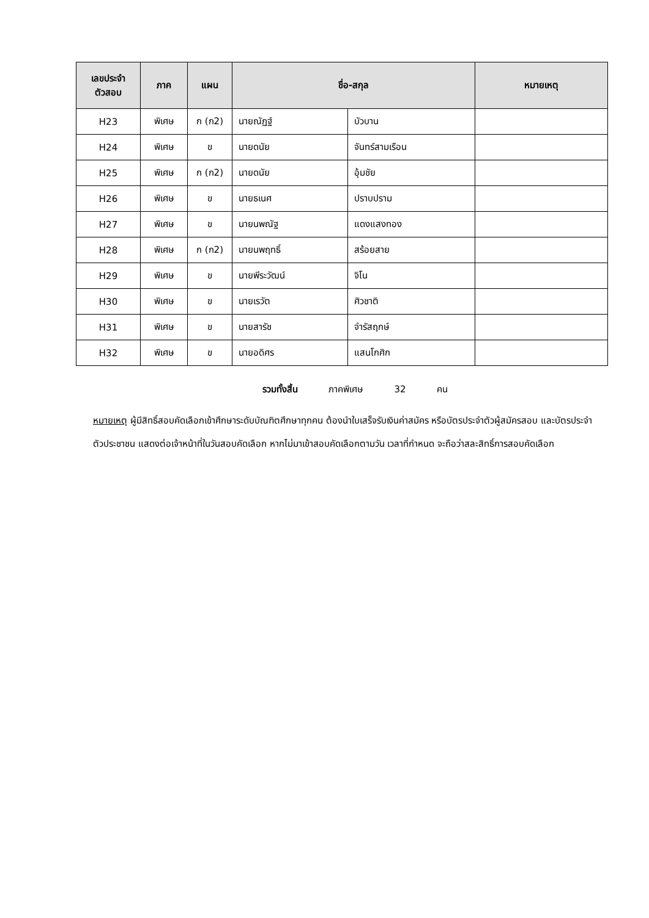| เลขประจำ ตัวสอบ | ภาค | แผน | ชื่อ-สกุล | | หมายเหตุ |
| --- | --- | --- | --- | --- | --- |
| H23 | พิเศษ | ก (ก2) | นายณัฏฐ์ | บัวบาน | |
| H24 | พิเศษ | ข | นายดนัย | จันทร์สามเรือน | |
| H25 | พิเศษ | ก (ก2) | นายดนัย | อุ้มชัย | |
| H26 | พิเศษ | ข | นายธเนศ | ปราบปราม | |
| H27 | พิเศษ | ข | นายนพณัฐ | แดงแสงทอง | |
| H28 | พิเศษ | ก (ก2) | นายนพฤทธิ์ | สร้อยสาย | |
| H29 | พิเศษ | ข | นายพีระวัฒน์ | จิโน | |
| H30 | พิเศษ | ข | นายเรวัต | ศิวชาติ | |
| H31 | พิเศษ | ข | นายสารัช | จำรัสฤกษ์ | |
| H32 | พิเศษ | ข | นายอดิศร | แสนโกศิก | |
รวมทั้งสิ้น ภาคพิเศษ 32 คน
หมายเหตุ ผู้มีสิทธิ์สอบคัดเลือกเข้าศึกษาระดับบัณฑิตศึกษาทุกคน ต้องนำใบเสร็จรับเงินค่าสมัคร หรือบัตรประจำตัวผู้สมัครสอบ และบัตรประจำตัวประชาชน แสดงต่อเจ้าหน้าที่ในวันสอบคัดเลือก หากไม่มาเข้าสอบคัดเลือกตามวัน เวลาที่กำหนด จะถือว่าสละสิทธิ์การสอบคัดเลือก